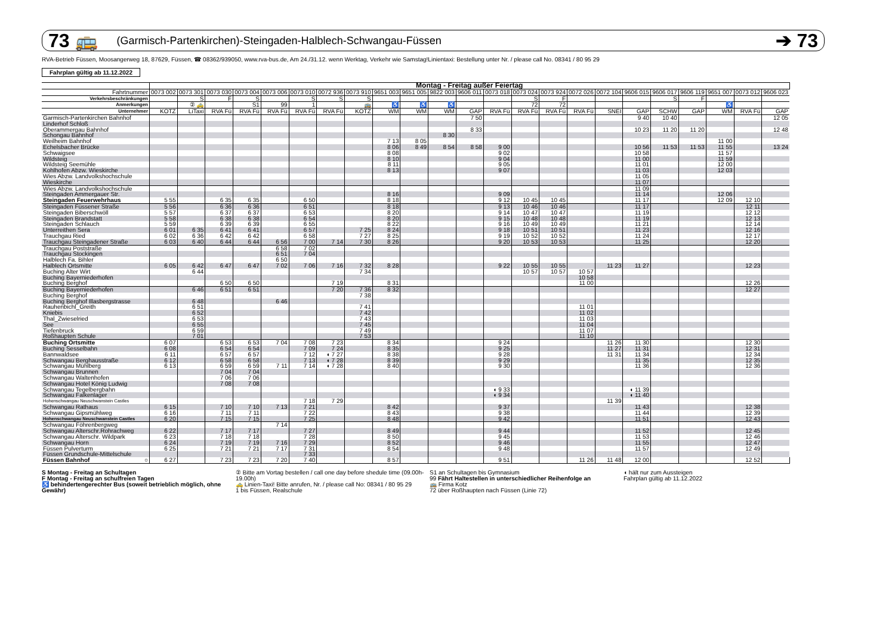73 🚌 (Garmisch-Partenkirchen)-Steingaden-Halblech-Schwangau-Füssen ➔ 73
RVA-Betrieb Füssen, Moosangerweg 18, 87629, Füssen, ☎ 08362/939050, www.rva-bus.de, Am 24./31.12. wenn Werktag, Verkehr wie Samstag!Linientaxi: Bestellung unter Nr. / please call No. 08341 / 80 95 29
Fahrplan gültig ab 11.12.2022
| | Montag - Freitag außer Feiertag | | | | | | | | | | | | | | | | | | | | | | |
| Fahrtnummer | 0073 002 | 0073 301 | 0073 030 | 0073 004 | 0073 006 | 0073 010 | 0072 936 | 0073 910 | 9651 003 | 9651 005 | 9822 003 | 9606 011 | 0073 018 | 0073 024 | 0073 924 | 0072 026 | 0072 104 | 9606 015 | 9606 017 | 9606 119 | 9651 007 | 0073 012 | 9606 023 |
| Verkehrsbeschränkungen | | S | F | S | | S | S | S | | | | | | S | F | | | | S | F | | | |
| Anmerkungen | | ② 🚕 | | S1 | 99 | 1 | | 🚌 | ♿ | ♿ | ♿ | | | 72 | 72 | | | | | | ♿ | | |
| Unternehmer | KOTZ | LiTaxi | RVA Fü | RVA Fü | RVA Fü | RVA Fü | RVA Fü | KOTZ | WM | WM | WM | GAP | RVA Fü | RVA Fü | RVA Fü | RVA Fü | SNEI | GAP | SCHW | GAP | WM | RVA Fü | GAP |
| Garmisch-Partenkirchen Bahnhof | | | | | | | | | | | | 7 50 | | | | | | 9 40 | 10 40 | | | | 12 05 |
| Linderhof Schloß | | | | | | | | | | | | | | | | | | | | | | | |
| Oberammergau Bahnhof | | | | | | | | | | | | 8 33 | | | | | | 10 23 | 11 20 | 11 20 | | | 12 48 |
| Schongau Bahnhof | | | | | | | | | | | 8 30 | | | | | | | | | | | | |
| Weilheim Bahnhof | | | | | | | | | 7 13 | 8 05 | | | | | | | | | | | 11 00 | | |
| Echelsbacher Brücke | | | | | | | | | 8 06 | 8 49 | 8 54 | 8 58 | 9 00 | | | | | 10 56 | 11 53 | 11 53 | 11 55 | | 13 24 |
| Schwaigsee | | | | | | | | | 8 08 | | | | 9 02 | | | | | 10 58 | | | 11 57 | | |
| Wildsteig | | | | | | | | | 8 10 | | | | 9 04 | | | | | 11 00 | | | 11 59 | | |
| Wildsteig Seemühle | | | | | | | | | 8 11 | | | | 9 05 | | | | | 11 01 | | | 12 00 | | |
| Kohlhofen Abzw. Wieskirche | | | | | | | | | 8 13 | | | | 9 07 | | | | | 11 03 | | | 12 03 | | |
| Wies Abzw. Landvolkshochschule | | | | | | | | | | | | | | | | | | 11 05 | | | | | |
| Wieskirche | | | | | | | | | | | | | | | | | | 11 07 | | | | | |
| Wies Abzw. Landvolkshochschule | | | | | | | | | | | | | | | | | | 11 09 | | | | | |
| Steingaden Ammergauer Str. | | | | | | | | | 8 16 | | | | 9 09 | | | | | 11 14 | | | 12 06 | | |
| Steingaden Feuerwehrhaus | 5 55 | | 6 35 | 6 35 | | 6 50 | | | 8 18 | | | | 9 12 | 10 45 | 10 45 | | | 11 17 | | | 12 09 | 12 10 | |
| Steingaden Füssener Straße | 5 56 | | 6 36 | 6 36 | | 6 51 | | | 8 18 | | | | 9 13 | 10 46 | 10 46 | | | 11 17 | | | | 12 11 | |
| Steingaden Biberschwöll | 5 57 | | 6 37 | 6 37 | | 6 53 | | | 8 20 | | | | 9 14 | 10 47 | 10 47 | | | 11 19 | | | | 12 12 | |
| Steingaden Brandstatt | 5 58 | | 6 38 | 6 38 | | 6 54 | | | 8 20 | | | | 9 15 | 10 48 | 10 48 | | | 11 19 | | | | 12 13 | |
| Steingaden Schlauch | 5 59 | | 6 39 | 6 39 | | 6 55 | | | 8 22 | | | | 9 16 | 10 49 | 10 49 | | | 11 21 | | | | 12 14 | |
| Unterreithen Sera | 6 01 | 6 35 | 6 41 | 6 41 | | 6 57 | | 7 25 | 8 24 | | | | 9 18 | 10 51 | 10 51 | | | 11 23 | | | | 12 16 | |
| Trauchgau Ried | 6 02 | 6 36 | 6 42 | 6 42 | | 6 58 | | 7 27 | 8 25 | | | | 9 19 | 10 52 | 10 52 | | | 11 24 | | | | 12 17 | |
| Trauchgau Steingadener Straße | 6 03 | 6 40 | 6 44 | 6 44 | 6 56 | 7 00 | 7 14 | 7 30 | 8 26 | | | | 9 20 | 10 53 | 10 53 | | | 11 25 | | | | 12 20 | |
| Trauchgau Poststraße | | | | | 6 58 | 7 02 | | | | | | | | | | | | | | | | | |
| Trauchgau Stockingen | | | | | 6 51 | 7 04 | | | | | | | | | | | | | | | | | |
| Halblech Fa. Bihler | | | | | 6 50 | | | | | | | | | | | | | | | | | | |
| Halblech Ortsmitte | 6 05 | 6 42 | 6 47 | 6 47 | 7 02 | 7 06 | 7 16 | 7 32 | 8 28 | | | | 9 22 | 10 55 | 10 55 | | 11 23 | 11 27 | | | | 12 23 | |
| Buching Alter Wirt | | 6 44 | | | | | | 7 34 | | | | | | 10 57 | 10 57 | 10 57 | | | | | | | |
| Buching Bayerniederhofen | | | | | | | | | | | | | | | | 10 58 | | | | | | | |
| Buching Berghof | | | 6 50 | 6 50 | | | 7 19 | | 8 31 | | | | | | | 11 00 | | | | | | 12 26 | |
| Buching Bayerniederhofen | | 6 46 | 6 51 | 6 51 | | | 7 20 | 7 36 | 8 32 | | | | | | | | | | | | | 12 27 | |
| Buching Berghof | | | | | | | | 7 38 | | | | | | | | | | | | | | | |
| Buching Berghof Illasbergstrasse | | 6 48 | | | 6 46 | | | | | | | | | | | | | | | | | | |
| Rauhenbichl_Greith | | 6 51 | | | | | | 7 41 | | | | | | | | 11 01 | | | | | | | |
| Kniebis | | 6 52 | | | | | | 7 42 | | | | | | | | 11 02 | | | | | | | |
| Thal_Zwieselried | | 6 53 | | | | | | 7 43 | | | | | | | | 11 03 | | | | | | | |
| See | | 6 55 | | | | | | 7 45 | | | | | | | | 11 04 | | | | | | | |
| Tiefenbruck | | 6 59 | | | | | | 7 49 | | | | | | | | 11 07 | | | | | | | |
| Roßhaupten Schule | | 7 01 | | | | | | 7 53 | | | | | | | | 11 10 | | | | | | | |
| Buching Ortsmitte | 6 07 | | 6 53 | 6 53 | 7 04 | 7 08 | 7 23 | | 8 34 | | | | 9 24 | | | | 11 26 | 11 30 | | | | 12 30 | |
| Buching Sesselbahn | 6 08 | | 6 54 | 6 54 | | 7 09 | 7 24 | | 8 35 | | | | 9 25 | | | | 11 27 | 11 31 | | | | 12 31 | |
| Bannwaldsee | 6 11 | | 6 57 | 6 57 | | 7 12 | ◖ 7 27 | | 8 38 | | | | 9 28 | | | | 11 31 | 11 34 | | | | 12 34 | |
| Schwangau Berghausstraße | 6 12 | | 6 58 | 6 58 | | 7 13 | ◖ 7 28 | | 8 39 | | | | 9 29 | | | | | 11 35 | | | | 12 35 | |
| Schwangau Mühlberg | 6 13 | | 6 59 | 6 59 | 7 11 | 7 14 | ◖ 7 28 | | 8 40 | | | | 9 30 | | | | | 11 36 | | | | 12 36 | |
| Schwangau Brunnen | | | 7 04 | 7 04 | | | | | | | | | | | | | | | | | | | |
| Schwangau Waltenhofen | | | 7 06 | 7 06 | | | | | | | | | | | | | | | | | | | |
| Schwangau Hotel König Ludwig | | | 7 08 | 7 08 | | | | | | | | | | | | | | | | | | | |
| Schwangau Tegelbergbahn | | | | | | | | | | | | | ◖ 9 33 | | | | | ◖ 11 39 | | | | | |
| Schwangau Falkenlager | | | | | | | | | | | | | ◖ 9 34 | | | | | ◖ 11 40 | | | | | |
| Hohenschwangau Neuschwanstein Castles | | | | | | 7 18 | 7 29 | | | | | | | | | | 11 39 | | | | | | |
| Schwangau Rathaus | 6 15 | | 7 10 | 7 10 | 7 13 | 7 21 | | | 8 42 | | | | 9 37 | | | | | 11 43 | | | | 12 38 | |
| Schwangau Gipsmühlweg | 6 16 | | 7 11 | 7 11 | | 7 22 | | | 8 43 | | | | 9 38 | | | | | 11 44 | | | | 12 39 | |
| Hohenschwangau Neuschwanstein Castles | 6 20 | | 7 15 | 7 15 | | 7 25 | | | 8 48 | | | | 9 42 | | | | | 11 51 | | | | 12 43 | |
| Schwangau Föhrenbergweg | | | | | 7 14 | | | | | | | | | | | | | | | | | | |
| Schwangau Alterschr.Rohrachweg | 6 22 | | 7 17 | 7 17 | | 7 27 | | | 8 49 | | | | 9 44 | | | | | 11 52 | | | | 12 45 | |
| Schwangau Alterschr. Wildpark | 6 23 | | 7 18 | 7 18 | | 7 28 | | | 8 50 | | | | 9 45 | | | | | 11 53 | | | | 12 46 | |
| Schwangau Horn | 6 24 | | 7 19 | 7 19 | 7 16 | 7 29 | | | 8 52 | | | | 9 46 | | | | | 11 55 | | | | 12 47 | |
| Füssen Pulverturm | 6 25 | | 7 21 | 7 21 | 7 17 | 7 31 | | | 8 54 | | | | 9 48 | | | | | 11 57 | | | | 12 49 | |
| Füssen Grundschule-Mittelschule | | | | | | 7 33 | | | | | | | | | | | | | | | | | |
| Füssen Bahnhof ○ | 6 27 | | 7 23 | 7 23 | 7 20 | 7 40 | | | 8 57 | | | | 9 51 | | | 11 26 | 11 48 | 12 00 | | | | 12 52 | |
S Montag - Freitag an Schultagen
F Montag - Freitag an schulfreien Tagen
♿ behindertengerechter Bus (soweit betrieblich möglich, ohne Gewähr)
② Bitte am Vortag bestellen / call one day before shedule time (09.00h-19.00h)
🚕 Linien-Taxi! Bitte anrufen, Nr. / please call No: 08341 / 80 95 29
1 bis Füssen, Realschule
S1 an Schultagen bis Gymnasium
99 Fährt Haltestellen in unterschiedlicher Reihenfolge an
🚌 Firma Kotz
72 über Roßhaupten nach Füssen (Linie 72)
◖ hält nur zum Aussteigen
Fahrplan gültig ab 11.12.2022